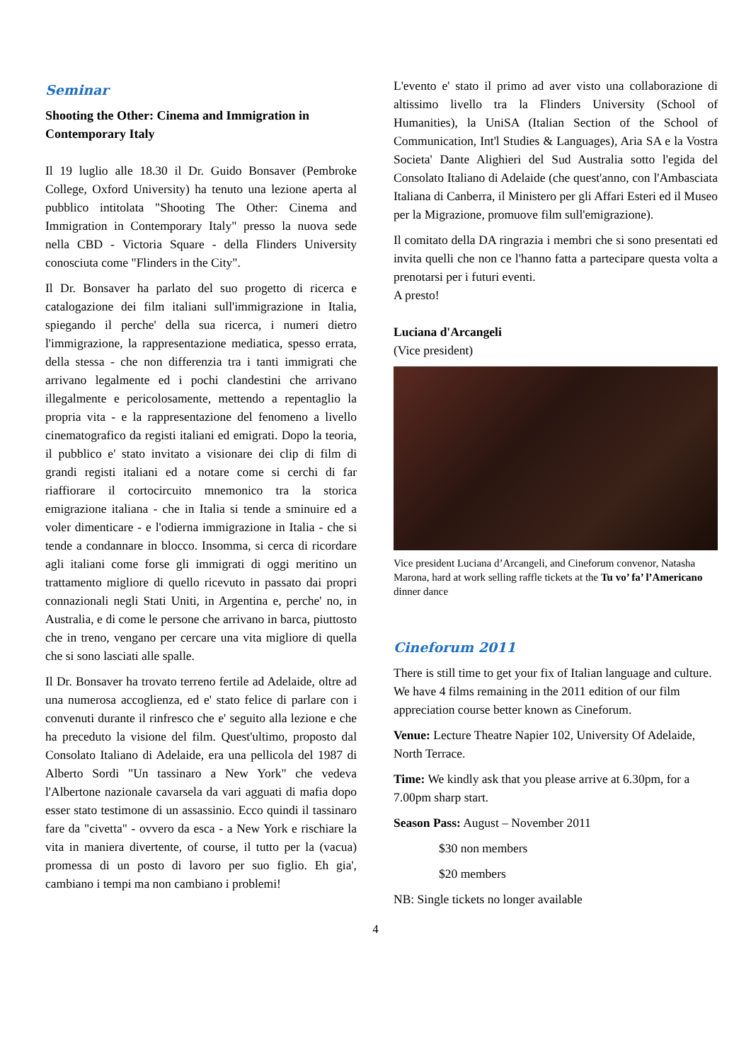Seminar
Shooting the Other: Cinema and Immigration in Contemporary Italy
Il 19 luglio alle 18.30 il Dr. Guido Bonsaver (Pembroke College, Oxford University) ha tenuto una lezione aperta al pubblico intitolata "Shooting The Other: Cinema and Immigration in Contemporary Italy" presso la nuova sede nella CBD - Victoria Square - della Flinders University conosciuta come "Flinders in the City".
Il Dr. Bonsaver ha parlato del suo progetto di ricerca e catalogazione dei film italiani sull'immigrazione in Italia, spiegando il perche' della sua ricerca, i numeri dietro l'immigrazione, la rappresentazione mediatica, spesso errata, della stessa - che non differenzia tra i tanti immigrati che arrivano legalmente ed i pochi clandestini che arrivano illegalmente e pericolosamente, mettendo a repentaglio la propria vita - e la rappresentazione del fenomeno a livello cinematografico da registi italiani ed emigrati. Dopo la teoria, il pubblico e' stato invitato a visionare dei clip di film di grandi registi italiani ed a notare come si cerchi di far riaffiorare il cortocircuito mnemonico tra la storica emigrazione italiana - che in Italia si tende a sminuire ed a voler dimenticare - e l'odierna immigrazione in Italia - che si tende a condannare in blocco. Insomma, si cerca di ricordare agli italiani come forse gli immigrati di oggi meritino un trattamento migliore di quello ricevuto in passato dai propri connazionali negli Stati Uniti, in Argentina e, perche' no, in Australia, e di come le persone che arrivano in barca, piuttosto che in treno, vengano per cercare una vita migliore di quella che si sono lasciati alle spalle.
Il Dr. Bonsaver ha trovato terreno fertile ad Adelaide, oltre ad una numerosa accoglienza, ed e' stato felice di parlare con i convenuti durante il rinfresco che e' seguito alla lezione e che ha preceduto la visione del film. Quest'ultimo, proposto dal Consolato Italiano di Adelaide, era una pellicola del 1987 di Alberto Sordi "Un tassinaro a New York" che vedeva l'Albertone nazionale cavarsela da vari agguati di mafia dopo esser stato testimone di un assassinio. Ecco quindi il tassinaro fare da "civetta" - ovvero da esca - a New York e rischiare la vita in maniera divertente, of course, il tutto per la (vacua) promessa di un posto di lavoro per suo figlio. Eh gia', cambiano i tempi ma non cambiano i problemi!
L'evento e' stato il primo ad aver visto una collaborazione di altissimo livello tra la Flinders University (School of Humanities), la UniSA (Italian Section of the School of Communication, Int'l Studies & Languages), Aria SA e la Vostra Societa' Dante Alighieri del Sud Australia sotto l'egida del Consolato Italiano di Adelaide (che quest'anno, con l'Ambasciata Italiana di Canberra, il Ministero per gli Affari Esteri ed il Museo per la Migrazione, promuove film sull'emigrazione).
Il comitato della DA ringrazia i membri che si sono presentati ed invita quelli che non ce l'hanno fatta a partecipare questa volta a prenotarsi per i futuri eventi.
A presto!
Luciana d'Arcangeli
(Vice president)
Vice president Luciana d’Arcangeli, and Cineforum convenor, Natasha Marona, hard at work selling raffle tickets at the Tu vo’ fa’ l’Americano dinner dance
Cineforum 2011
There is still time to get your fix of Italian language and culture. We have 4 films remaining in the 2011 edition of our film appreciation course better known as Cineforum.
Venue: Lecture Theatre Napier 102, University Of Adelaide, North Terrace.
Time: We kindly ask that you please arrive at 6.30pm, for a 7.00pm sharp start.
Season Pass: August – November 2011
$30 non members
$20 members
NB: Single tickets no longer available
4